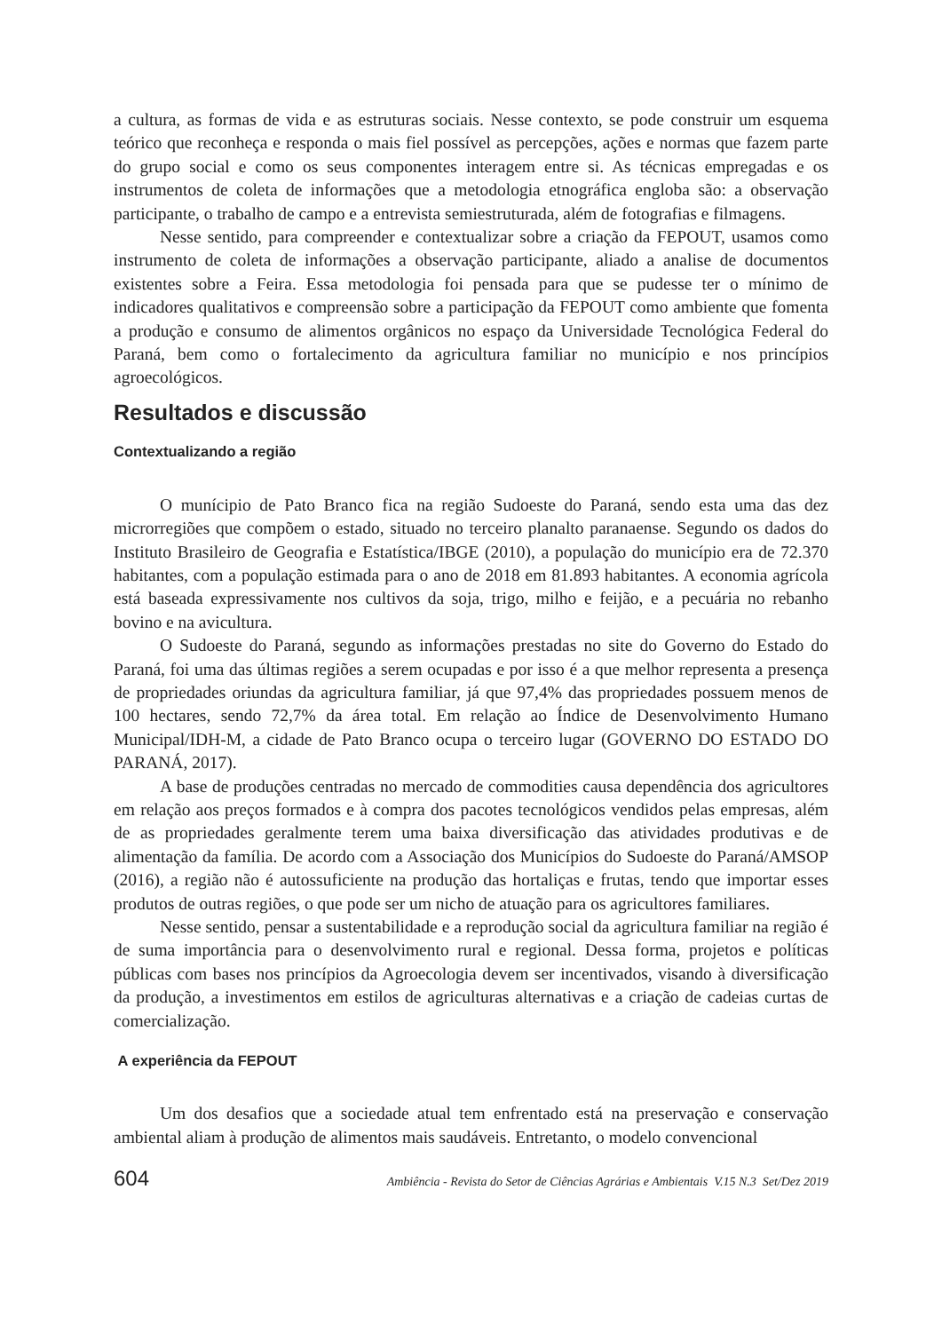a cultura, as formas de vida e as estruturas sociais. Nesse contexto, se pode construir um esquema teórico que reconheça e responda o mais fiel possível as percepções, ações e normas que fazem parte do grupo social e como os seus componentes interagem entre si. As técnicas empregadas e os instrumentos de coleta de informações que a metodologia etnográfica engloba são: a observação participante, o trabalho de campo e a entrevista semiestruturada, além de fotografias e filmagens.
Nesse sentido, para compreender e contextualizar sobre a criação da FEPOUT, usamos como instrumento de coleta de informações a observação participante, aliado a analise de documentos existentes sobre a Feira. Essa metodologia foi pensada para que se pudesse ter o mínimo de indicadores qualitativos e compreensão sobre a participação da FEPOUT como ambiente que fomenta a produção e consumo de alimentos orgânicos no espaço da Universidade Tecnológica Federal do Paraná, bem como o fortalecimento da agricultura familiar no município e nos princípios agroecológicos.
Resultados e discussão
Contextualizando a região
O munícipio de Pato Branco fica na região Sudoeste do Paraná, sendo esta uma das dez microrregiões que compõem o estado, situado no terceiro planalto paranaense. Segundo os dados do Instituto Brasileiro de Geografia e Estatística/IBGE (2010), a população do município era de 72.370 habitantes, com a população estimada para o ano de 2018 em 81.893 habitantes. A economia agrícola está baseada expressivamente nos cultivos da soja, trigo, milho e feijão, e a pecuária no rebanho bovino e na avicultura.
O Sudoeste do Paraná, segundo as informações prestadas no site do Governo do Estado do Paraná, foi uma das últimas regiões a serem ocupadas e por isso é a que melhor representa a presença de propriedades oriundas da agricultura familiar, já que 97,4% das propriedades possuem menos de 100 hectares, sendo 72,7% da área total. Em relação ao Índice de Desenvolvimento Humano Municipal/IDH-M, a cidade de Pato Branco ocupa o terceiro lugar (GOVERNO DO ESTADO DO PARANÁ, 2017).
A base de produções centradas no mercado de commodities causa dependência dos agricultores em relação aos preços formados e à compra dos pacotes tecnológicos vendidos pelas empresas, além de as propriedades geralmente terem uma baixa diversificação das atividades produtivas e de alimentação da família. De acordo com a Associação dos Municípios do Sudoeste do Paraná/AMSOP (2016), a região não é autossuficiente na produção das hortaliças e frutas, tendo que importar esses produtos de outras regiões, o que pode ser um nicho de atuação para os agricultores familiares.
Nesse sentido, pensar a sustentabilidade e a reprodução social da agricultura familiar na região é de suma importância para o desenvolvimento rural e regional. Dessa forma, projetos e políticas públicas com bases nos princípios da Agroecologia devem ser incentivados, visando à diversificação da produção, a investimentos em estilos de agriculturas alternativas e a criação de cadeias curtas de comercialização.
A experiência da FEPOUT
Um dos desafios que a sociedade atual tem enfrentado está na preservação e conservação ambiental aliam à produção de alimentos mais saudáveis. Entretanto, o modelo convencional
604 Ambiência - Revista do Setor de Ciências Agrárias e Ambientais V.15 N.3 Set/Dez 2019